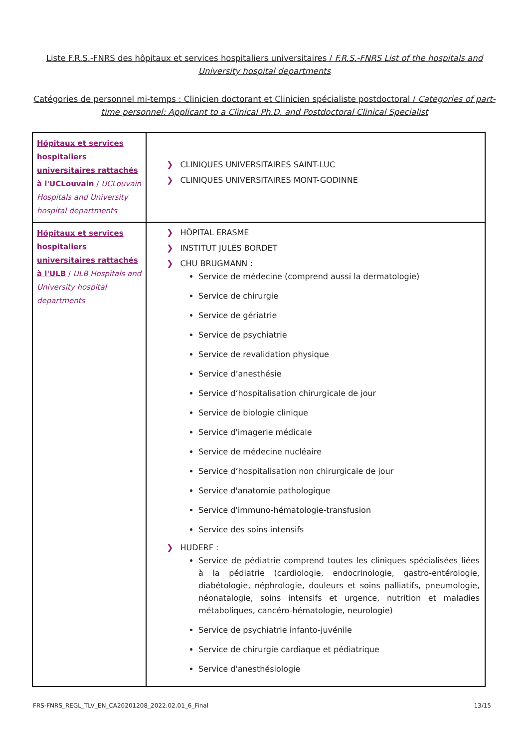Liste F.R.S.-FNRS des hôpitaux et services hospitaliers universitaires / F.R.S.-FNRS List of the hospitals and University hospital departments
Catégories de personnel mi-temps : Clinicien doctorant et Clinicien spécialiste postdoctoral / Categories of part-time personnel: Applicant to a Clinical Ph.D. and Postdoctoral Clinical Specialist
| Hôpitaux et services hospitaliers universitaires rattachés à l'UCLouvain / UCLouvain Hospitals and University hospital departments | ❯ CLINIQUES UNIVERSITAIRES SAINT-LUC ❯ CLINIQUES UNIVERSITAIRES MONT-GODINNE |
| Hôpitaux et services hospitaliers universitaires rattachés à l'ULB / ULB Hospitals and University hospital departments | ❯ HÔPITAL ERASME ❯ INSTITUT JULES BORDET ❯ CHU BRUGMANN : Service de médecine (comprend aussi la dermatologie) Service de chirurgie Service de gériatrie Service de psychiatrie Service de revalidation physique Service d’anesthésie Service d’hospitalisation chirurgicale de jour Service de biologie clinique Service d'imagerie médicale Service de médecine nucléaire Service d’hospitalisation non chirurgicale de jour Service d'anatomie pathologique Service d'immuno-hématologie-transfusion Service des soins intensifs ❯ HUDERF : Service de pédiatrie comprend toutes les cliniques spécialisées liées à la pédiatrie (cardiologie, endocrinologie, gastro-entérologie, diabétologie, néphrologie, douleurs et soins palliatifs, pneumologie, néonatalogie, soins intensifs et urgence, nutrition et maladies métaboliques, cancéro-hématologie, neurologie) Service de psychiatrie infanto-juvénile Service de chirurgie cardiaque et pédiatrique Service d'anesthésiologie |
FRS-FNRS_REGL_TLV_EN_CA20201208_2022.02.01_6_Final 13/15